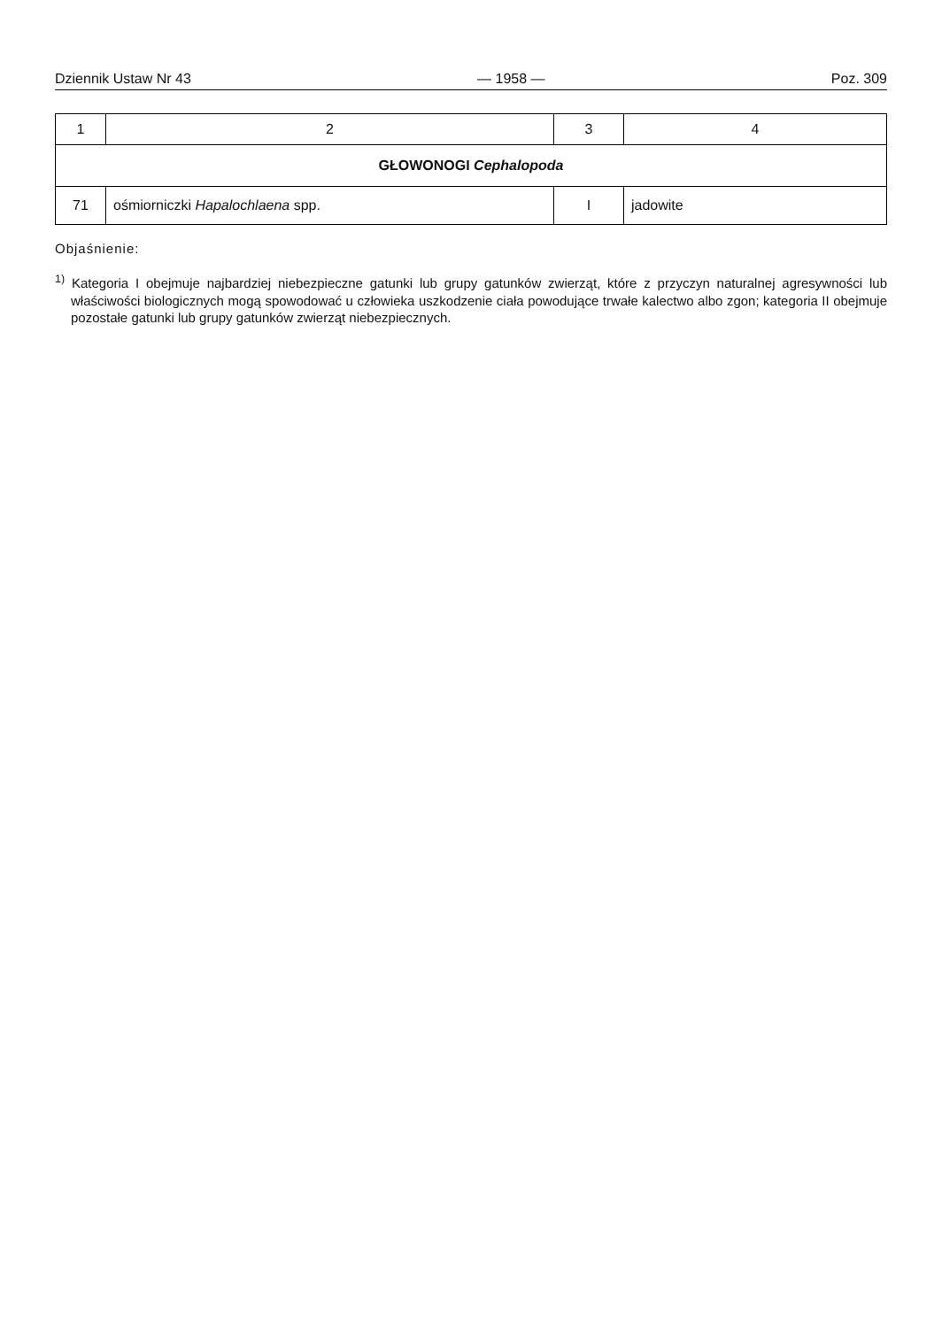Dziennik Ustaw Nr 43 — 1958 — Poz. 309
| 1 | 2 | 3 | 4 |
| --- | --- | --- | --- |
| GŁOWONOGI Cephalopoda | | | |
| 71 | ośmiorniczki Hapalochlaena spp. | I | jadowite |
Objaśnienie:
<sup>1)</sup> Kategoria I obejmuje najbardziej niebezpieczne gatunki lub grupy gatunków zwierząt, które z przyczyn naturalnej agresywności lub właściwości biologicznych mogą spowodować u człowieka uszkodzenie ciała powodujące trwałe kalectwo albo zgon; kategoria II obejmuje pozostałe gatunki lub grupy gatunków zwierząt niebezpiecznych.